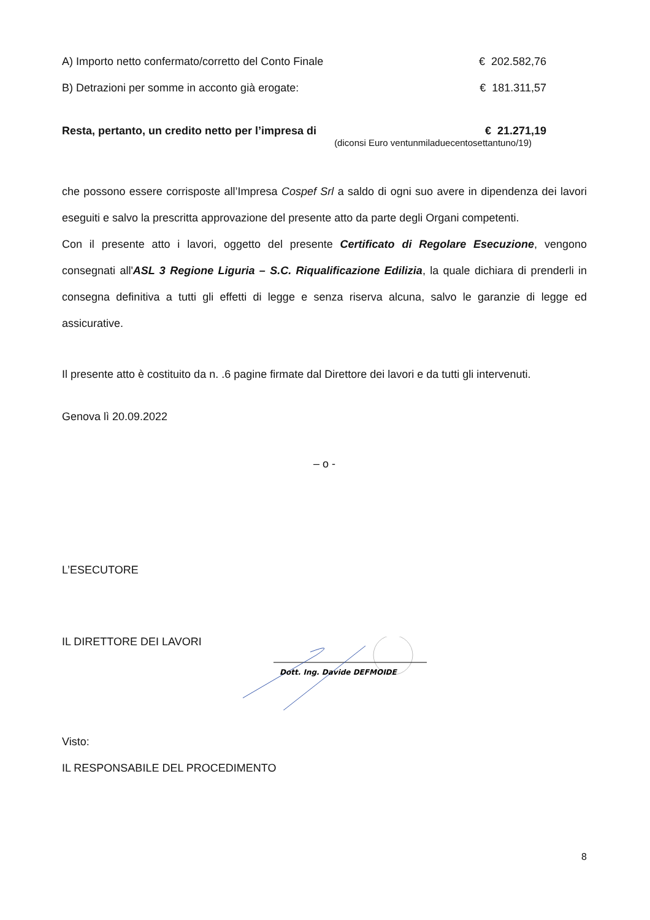A) Importo netto confermato/corretto del Conto Finale € 202.582,76
B) Detrazioni per somme in acconto già erogate: € 181.311,57
Resta, pertanto, un credito netto per l’impresa di € 21.271,19
(diconsi Euro ventunmiladuecentosettantuno/19)
che possono essere corrisposte all’Impresa Cospef Srl a saldo di ogni suo avere in dipendenza dei lavori eseguiti e salvo la prescritta approvazione del presente atto da parte degli Organi competenti.
Con il presente atto i lavori, oggetto del presente Certificato di Regolare Esecuzione, vengono consegnati all'ASL 3 Regione Liguria – S.C. Riqualificazione Edilizia, la quale dichiara di prenderli in consegna definitiva a tutti gli effetti di legge e senza riserva alcuna, salvo le garanzie di legge ed assicurative.
Il presente atto è costituito da n. .6 pagine firmate dal Direttore dei lavori e da tutti gli intervenuti.
Genova lì 20.09.2022
– o -
L’ESECUTORE
IL DIRETTORE DEI LAVORI
Dott. Ing. Davide DEFMOIDE
Visto:
IL RESPONSABILE DEL PROCEDIMENTO
8